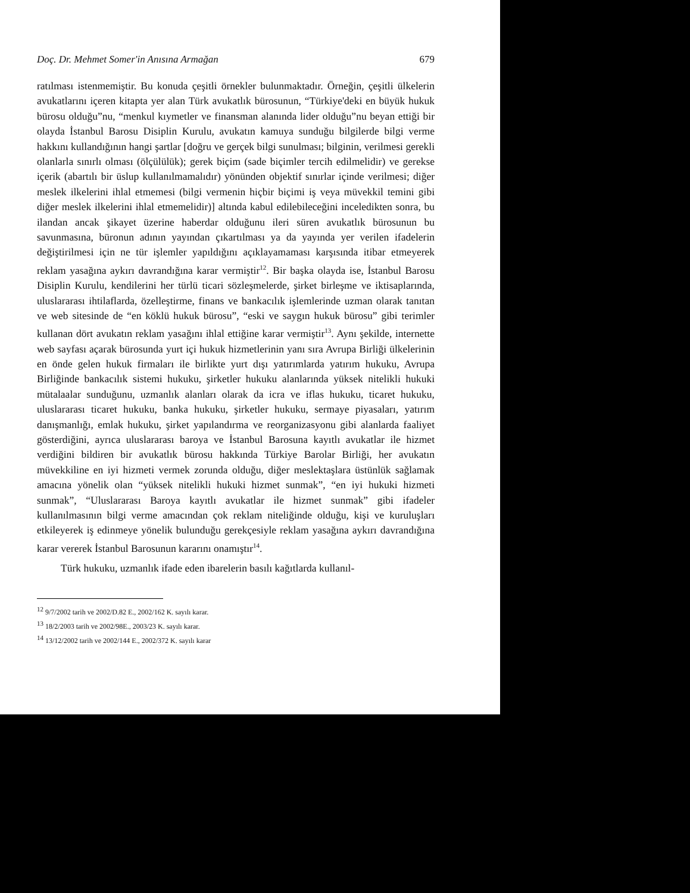Doç. Dr. Mehmet Somer'in Anısına Armağan 679
ratılması istenmemiştir. Bu konuda çeşitli örnekler bulunmaktadır. Örneğin, çeşitli ülkelerin avukatlarını içeren kitapta yer alan Türk avukatlık bürosunun, “Türkiye'deki en büyük hukuk bürosu olduğu”nu, “menkul kıymetler ve finansman alanında lider olduğu”nu beyan ettiği bir olayda İstanbul Barosu Disiplin Kurulu, avukatın kamuya sunduğu bilgilerde bilgi verme hakkını kullandığının hangi şartlar [doğru ve gerçek bilgi sunulması; bilginin, verilmesi gerekli olanlarla sınırlı olması (ölçülülük); gerek biçim (sade biçimler tercih edilmelidir) ve gerekse içerik (abartılı bir üslup kullanılmamalıdır) yönünden objektif sınırlar içinde verilmesi; diğer meslek ilkelerini ihlal etmemesi (bilgi vermenin hiçbir biçimi iş veya müvekkil temini gibi diğer meslek ilkelerini ihlal etmemelidir)] altında kabul edilebileceğini inceledikten sonra, bu ilandan ancak şikayet üzerine haberdar olduğunu ileri süren avukatlık bürosunun bu savunmasına, büronun adının yayından çıkartılması ya da yayında yer verilen ifadelerin değiştirilmesi için ne tür işlemler yapıldığını açıklayamaması karşısında itibar etmeyerek reklam yasağına aykırı davrandığına karar vermiştir<sup>12</sup>. Bir başka olayda ise, İstanbul Barosu Disiplin Kurulu, kendilerini her türlü ticari sözleşmelerde, şirket birleşme ve iktisaplarında, uluslararası ihtilaflarda, özelleştirme, finans ve bankacılık işlemlerinde uzman olarak tanıtan ve web sitesinde de “en köklü hukuk bürosu”, “eski ve saygın hukuk bürosu” gibi terimler kullanan dört avukatın reklam yasağını ihlal ettiğine karar vermiştir<sup>13</sup>. Aynı şekilde, internette web sayfası açarak bürosunda yurt içi hukuk hizmetlerinin yanı sıra Avrupa Birliği ülkelerinin en önde gelen hukuk firmaları ile birlikte yurt dışı yatırımlarda yatırım hukuku, Avrupa Birliğinde bankacılık sistemi hukuku, şirketler hukuku alanlarında yüksek nitelikli hukuki mütalaalar sunduğunu, uzmanlık alanları olarak da icra ve iflas hukuku, ticaret hukuku, uluslararası ticaret hukuku, banka hukuku, şirketler hukuku, sermaye piyasaları, yatırım danışmanlığı, emlak hukuku, şirket yapılandırma ve reorganizasyonu gibi alanlarda faaliyet gösterdiğini, ayrıca uluslararası baroya ve İstanbul Barosuna kayıtlı avukatlar ile hizmet verdiğini bildiren bir avukatlık bürosu hakkında Türkiye Barolar Birliği, her avukatın müvekkiline en iyi hizmeti vermek zorunda olduğu, diğer meslektaşlara üstünlük sağlamak amacına yönelik olan “yüksek nitelikli hukuki hizmet sunmak”, “en iyi hukuki hizmeti sunmak”, “Uluslararası Baroya kayıtlı avukatlar ile hizmet sunmak” gibi ifadeler kullanılmasının bilgi verme amacından çok reklam niteliğinde olduğu, kişi ve kuruluşları etkileyerek iş edinmeye yönelik bulunduğu gerekçesiyle reklam yasağına aykırı davrandığına karar vererek İstanbul Barosunun kararını onamıştır<sup>14</sup>.
Türk hukuku, uzmanlık ifade eden ibarelerin basılı kağıtlarda kullanıl-
<sup>12</sup> 9/7/2002 tarih ve 2002/D.82 E., 2002/162 K. sayılı karar.
<sup>13</sup> 18/2/2003 tarih ve 2002/98E., 2003/23 K. sayılı karar.
<sup>14</sup> 13/12/2002 tarih ve 2002/144 E., 2002/372 K. sayılı karar